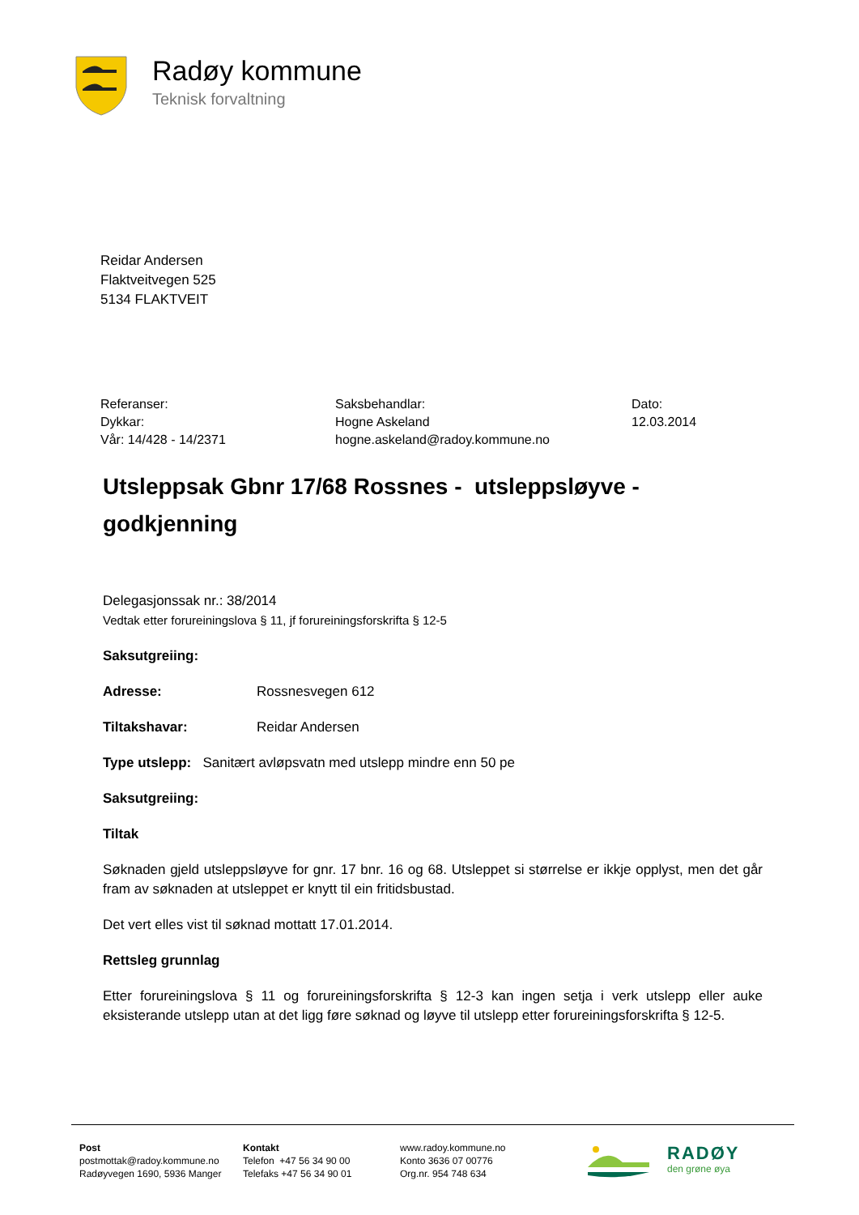Radøy kommune
Teknisk forvaltning
Reidar Andersen
Flaktveitvegen 525
5134 FLAKTVEIT
Referanser:
Dykkar:
Vår: 14/428 - 14/2371
Saksbehandlar:
Hogne Askeland
hogne.askeland@radoy.kommune.no
Dato:
12.03.2014
Utsleppsak Gbnr 17/68 Rossnes - utsleppsløyve - godkjenning
Delegasjonssak nr.: 38/2014
Vedtak etter forureiningslova § 11, jf forureiningsforskrifta § 12-5
Saksutgreiing:
Adresse: Rossnesvegen 612
Tiltakshavar: Reidar Andersen
Type utslepp: Sanitært avløpsvatn med utslepp mindre enn 50 pe
Saksutgreiing:
Tiltak
Søknaden gjeld utsleppsløyve for gnr. 17 bnr. 16 og 68. Utsleppet si størrelse er ikkje opplyst, men det går fram av søknaden at utsleppet er knytt til ein fritidsbustad.
Det vert elles vist til søknad mottatt 17.01.2014.
Rettsleg grunnlag
Etter forureiningslova § 11 og forureiningsforskrifta § 12-3 kan ingen setja i verk utslepp eller auke eksisterande utslepp utan at det ligg føre søknad og løyve til utslepp etter forureiningsforskrifta § 12-5.
Post
postmottak@radoy.kommune.no
Radøyvegen 1690, 5936 Manger
Kontakt
Telefon +47 56 34 90 00
Telefaks +47 56 34 90 01
www.radoy.kommune.no
Konto 3636 07 00776
Org.nr. 954 748 634
RADØY
den grøne øya